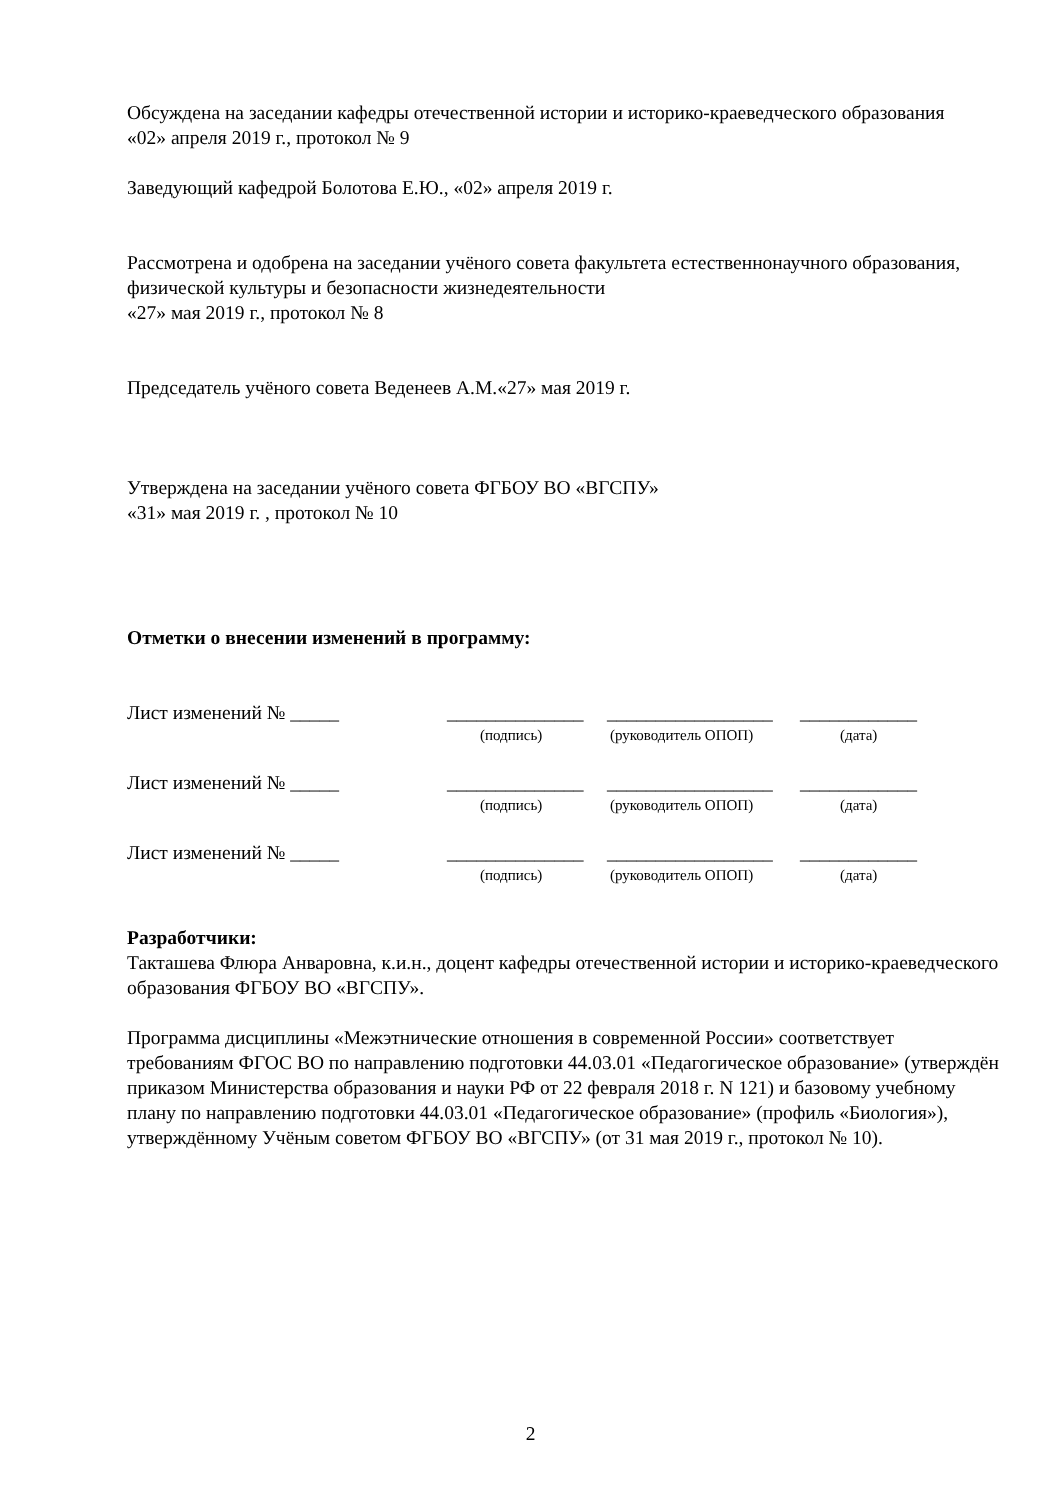Обсуждена на заседании кафедры отечественной истории и историко-краеведческого образования
«02» апреля 2019 г., протокол № 9
Заведующий кафедрой Болотова Е.Ю., «02» апреля 2019 г.
Рассмотрена и одобрена на заседании учёного совета факультета естественнонаучного образования, физической культуры и безопасности жизнедеятельности
«27» мая 2019 г., протокол № 8
Председатель учёного совета Веденеев А.М.«27» мая 2019 г.
Утверждена на заседании учёного совета ФГБОУ ВО «ВГСПУ»
«31» мая 2019 г. , протокол № 10
Отметки о внесении изменений в программу:
Лист изменений № _____ ______________ _________________ ____________
(подпись) (руководитель ОПОП) (дата)
Лист изменений № _____ ______________ _________________ ____________
(подпись) (руководитель ОПОП) (дата)
Лист изменений № _____ ______________ _________________ ____________
(подпись) (руководитель ОПОП) (дата)
Разработчики:
Такташева Флюра Анваровна, к.и.н., доцент кафедры отечественной истории и историко-краеведческого образования ФГБОУ ВО «ВГСПУ».
Программа дисциплины «Межэтнические отношения в современной России» соответствует требованиям ФГОС ВО по направлению подготовки 44.03.01 «Педагогическое образование» (утверждён приказом Министерства образования и науки РФ от 22 февраля 2018 г. N 121) и базовому учебному плану по направлению подготовки 44.03.01 «Педагогическое образование» (профиль «Биология»), утверждённому Учёным советом ФГБОУ ВО «ВГСПУ» (от 31 мая 2019 г., протокол № 10).
2